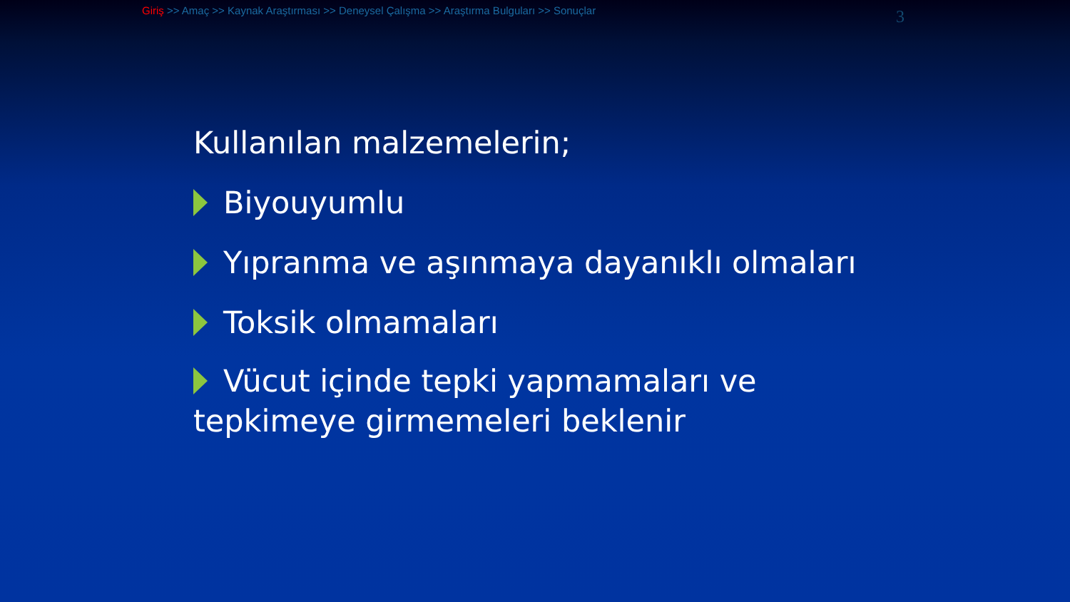Giriş >> Amaç >> Kaynak Araştırması >> Deneysel Çalışma >> Araştırma Bulguları >> Sonuçlar
3
Kullanılan malzemelerin;
Biyouyumlu
Yıpranma ve aşınmaya dayanıklı olmaları
Toksik olmamaları
Vücut içinde tepki yapmamaları ve tepkimeye girmemeleri beklenir